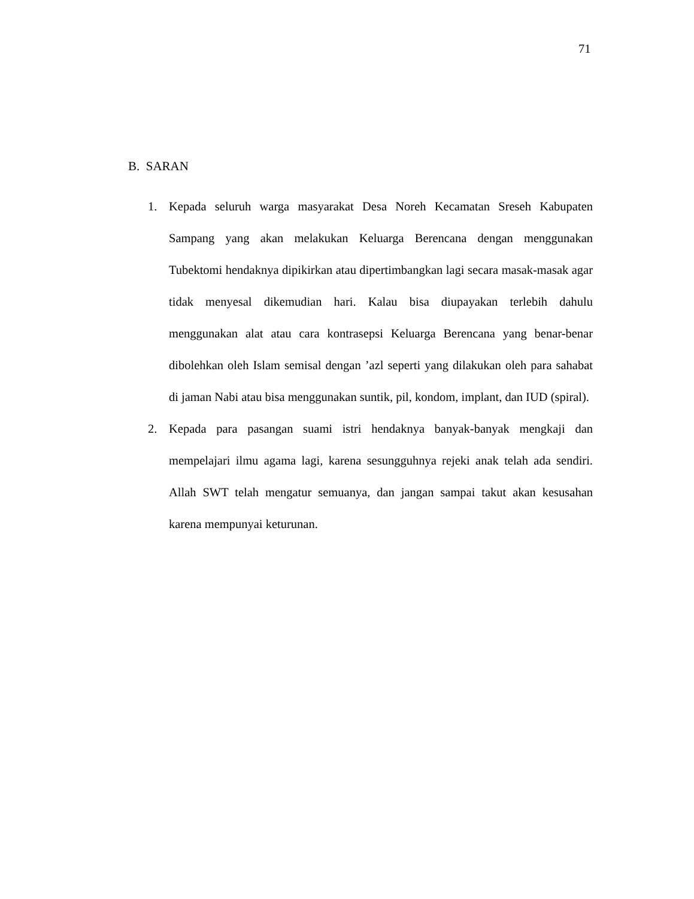71
B. SARAN
1. Kepada seluruh warga masyarakat Desa Noreh Kecamatan Sreseh Kabupaten Sampang yang akan melakukan Keluarga Berencana dengan menggunakan Tubektomi hendaknya dipikirkan atau dipertimbangkan lagi secara masak-masak agar tidak menyesal dikemudian hari. Kalau bisa diupayakan terlebih dahulu menggunakan alat atau cara kontrasepsi Keluarga Berencana yang benar-benar dibolehkan oleh Islam semisal dengan ’azl seperti yang dilakukan oleh para sahabat di jaman Nabi atau bisa menggunakan suntik, pil, kondom, implant, dan IUD (spiral).
2. Kepada para pasangan suami istri hendaknya banyak-banyak mengkaji dan mempelajari ilmu agama lagi, karena sesungguhnya rejeki anak telah ada sendiri. Allah SWT telah mengatur semuanya, dan jangan sampai takut akan kesusahan karena mempunyai keturunan.